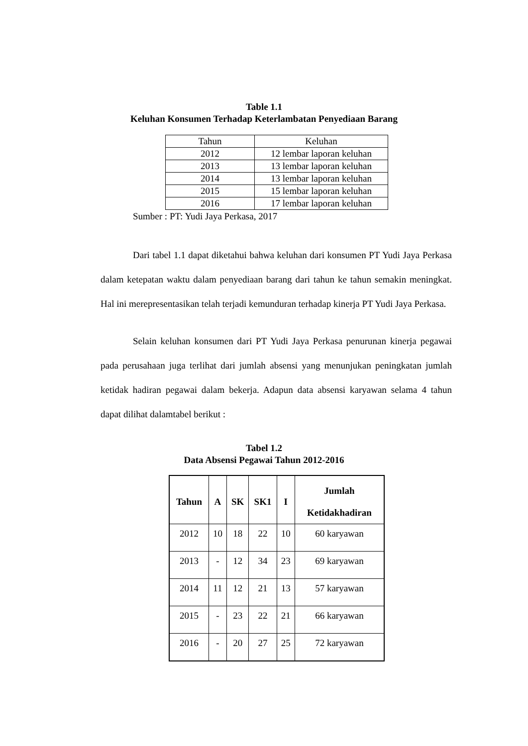Table 1.1
Keluhan Konsumen Terhadap Keterlambatan Penyediaan Barang
| Tahun | Keluhan |
| 2012 | 12 lembar laporan keluhan |
| 2013 | 13 lembar laporan keluhan |
| 2014 | 13 lembar laporan keluhan |
| 2015 | 15 lembar laporan keluhan |
| 2016 | 17 lembar laporan keluhan |
Sumber : PT: Yudi Jaya Perkasa, 2017
Dari tabel 1.1 dapat diketahui bahwa keluhan dari konsumen PT Yudi Jaya Perkasa dalam ketepatan waktu dalam penyediaan barang dari tahun ke tahun semakin meningkat. Hal ini merepresentasikan telah terjadi kemunduran terhadap kinerja PT Yudi Jaya Perkasa.
Selain keluhan konsumen dari PT Yudi Jaya Perkasa penurunan kinerja pegawai pada perusahaan juga terlihat dari jumlah absensi yang menunjukan peningkatan jumlah ketidak hadiran pegawai dalam bekerja. Adapun data absensi karyawan selama 4 tahun dapat dilihat dalamtabel berikut :
Tabel 1.2
Data Absensi Pegawai Tahun 2012-2016
| Tahun | A | SK | SK1 | I | Jumlah Ketidakhadiran |
| --- | --- | --- | --- | --- | --- |
| 2012 | 10 | 18 | 22 | 10 | 60 karyawan |
| 2013 | - | 12 | 34 | 23 | 69 karyawan |
| 2014 | 11 | 12 | 21 | 13 | 57 karyawan |
| 2015 | - | 23 | 22 | 21 | 66 karyawan |
| 2016 | - | 20 | 27 | 25 | 72 karyawan |